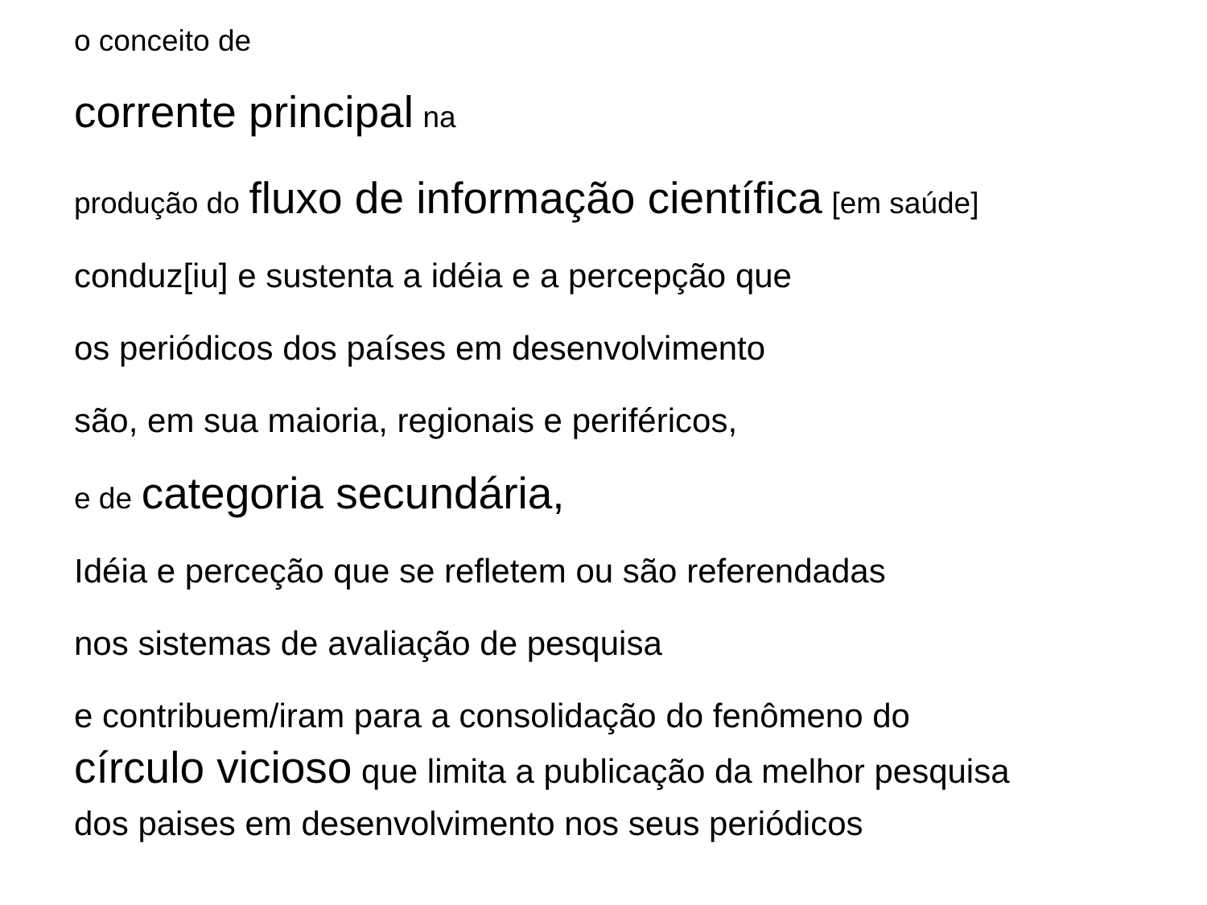o conceito de
corrente principal na
produção do fluxo de informação científica [em saúde]
conduz[iu] e sustenta a idéia e a percepção que
os periódicos dos países em desenvolvimento
são, em sua maioria, regionais e periféricos,
e de categoria secundária,
Idéia e perceção que se refletem ou são referendadas
nos sistemas de avaliação de pesquisa
e contribuem/iram para a consolidação do fenômeno do
círculo vicioso que limita a publicação da melhor pesquisa
dos paises em desenvolvimento nos seus periódicos